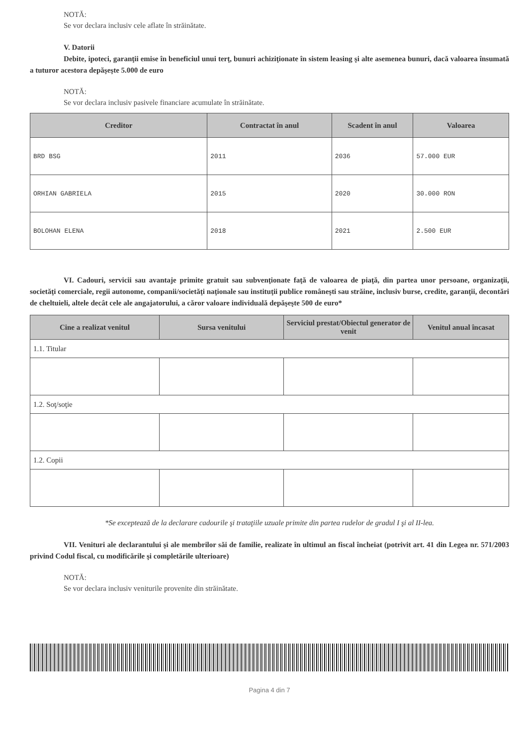NOTĂ:
Se vor declara inclusiv cele aflate în străinătate.
V. Datorii
Debite, ipoteci, garanţii emise în beneficiul unui terţ, bunuri achiziţionate în sistem leasing şi alte asemenea bunuri, dacă valoarea însumată a tuturor acestora depăşeşte 5.000 de euro
NOTĂ:
Se vor declara inclusiv pasivele financiare acumulate în străinătate.
| Creditor | Contractat în anul | Scadent în anul | Valoarea |
| --- | --- | --- | --- |
| BRD BSG | 2011 | 2036 | 57.000 EUR |
| ORHIAN GABRIELA | 2015 | 2020 | 30.000 RON |
| BOLOHAN ELENA | 2018 | 2021 | 2.500 EUR |
VI. Cadouri, servicii sau avantaje primite gratuit sau subvenţionate faţă de valoarea de piaţă, din partea unor persoane, organizaţii, societăţi comerciale, regii autonome, companii/societăţi naţionale sau instituţii publice româneşti sau străine, inclusiv burse, credite, garanţii, decontări de cheltuieli, altele decât cele ale angajatorului, a căror valoare individuală depăşeşte 500 de euro*
| Cine a realizat venitul | Sursa venitului | Serviciul prestat/Obiectul generator de venit | Venitul anual încasat |
| --- | --- | --- | --- |
| 1.1. Titular | | | |
| 1.2. Soţ/soţie | | | |
| 1.2. Copii | | | |
*Se exceptează de la declarare cadourile şi trataţiile uzuale primite din partea rudelor de gradul I şi al II-lea.
VII. Venituri ale declarantului şi ale membrilor săi de familie, realizate în ultimul an fiscal încheiat (potrivit art. 41 din Legea nr. 571/2003 privind Codul fiscal, cu modificările şi completările ulterioare)
NOTĂ:
Se vor declara inclusiv veniturile provenite din străinătate.
Pagina 4 din 7